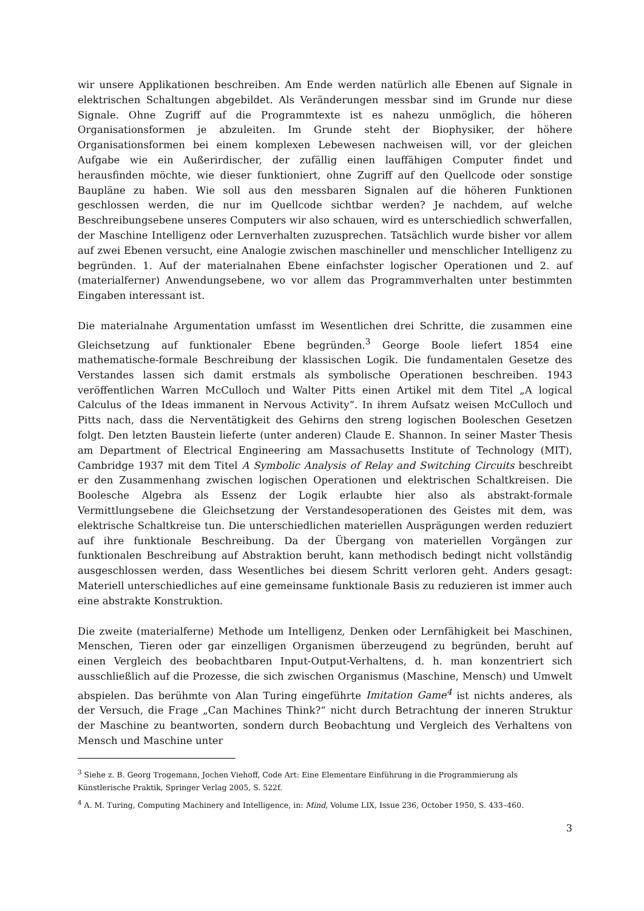wir unsere Applikationen beschreiben. Am Ende werden natürlich alle Ebenen auf Signale in elektrischen Schaltungen abgebildet. Als Veränderungen messbar sind im Grunde nur diese Signale. Ohne Zugriff auf die Programmtexte ist es nahezu unmöglich, die höheren Organisationsformen je abzuleiten. Im Grunde steht der Biophysiker, der höhere Organisationsformen bei einem komplexen Lebewesen nachweisen will, vor der gleichen Aufgabe wie ein Außerirdischer, der zufällig einen lauffähigen Computer findet und herausfinden möchte, wie dieser funktioniert, ohne Zugriff auf den Quellcode oder sonstige Baupläne zu haben. Wie soll aus den messbaren Signalen auf die höheren Funktionen geschlossen werden, die nur im Quellcode sichtbar werden? Je nachdem, auf welche Beschreibungsebene unseres Computers wir also schauen, wird es unterschiedlich schwerfallen, der Maschine Intelligenz oder Lernverhalten zuzusprechen. Tatsächlich wurde bisher vor allem auf zwei Ebenen versucht, eine Analogie zwischen maschineller und menschlicher Intelligenz zu begründen. 1. Auf der materialnahen Ebene einfachster logischer Operationen und 2. auf (materialferner) Anwendungsebene, wo vor allem das Programmverhalten unter bestimmten Eingaben interessant ist.
Die materialnahe Argumentation umfasst im Wesentlichen drei Schritte, die zusammen eine Gleichsetzung auf funktionaler Ebene begründen.<sup>3</sup> George Boole liefert 1854 eine mathematische-formale Beschreibung der klassischen Logik. Die fundamentalen Gesetze des Verstandes lassen sich damit erstmals als symbolische Operationen beschreiben. 1943 veröffentlichen Warren McCulloch und Walter Pitts einen Artikel mit dem Titel „A logical Calculus of the Ideas immanent in Nervous Activity“. In ihrem Aufsatz weisen McCulloch und Pitts nach, dass die Nerventätigkeit des Gehirns den streng logischen Booleschen Gesetzen folgt. Den letzten Baustein lieferte (unter anderen) Claude E. Shannon. In seiner Master Thesis am Department of Electrical Engineering am Massachusetts Institute of Technology (MIT), Cambridge 1937 mit dem Titel A Symbolic Analysis of Relay and Switching Circuits beschreibt er den Zusammenhang zwischen logischen Operationen und elektrischen Schaltkreisen. Die Boolesche Algebra als Essenz der Logik erlaubte hier also als abstrakt-formale Vermittlungsebene die Gleichsetzung der Verstandesoperationen des Geistes mit dem, was elektrische Schaltkreise tun. Die unterschiedlichen materiellen Ausprägungen werden reduziert auf ihre funktionale Beschreibung. Da der Übergang von materiellen Vorgängen zur funktionalen Beschreibung auf Abstraktion beruht, kann methodisch bedingt nicht vollständig ausgeschlossen werden, dass Wesentliches bei diesem Schritt verloren geht. Anders gesagt: Materiell unterschiedliches auf eine gemeinsame funktionale Basis zu reduzieren ist immer auch eine abstrakte Konstruktion.
Die zweite (materialferne) Methode um Intelligenz, Denken oder Lernfähigkeit bei Maschinen, Menschen, Tieren oder gar einzelligen Organismen überzeugend zu begründen, beruht auf einen Vergleich des beobachtbaren Input-Output-Verhaltens, d. h. man konzentriert sich ausschließlich auf die Prozesse, die sich zwischen Organismus (Maschine, Mensch) und Umwelt abspielen. Das berühmte von Alan Turing eingeführte Imitation Game<sup>4</sup> ist nichts anderes, als der Versuch, die Frage „Can Machines Think?“ nicht durch Betrachtung der inneren Struktur der Maschine zu beantworten, sondern durch Beobachtung und Vergleich des Verhaltens von Mensch und Maschine unter
<sup>3</sup> Siehe z. B. Georg Trogemann, Jochen Viehoff, Code Art: Eine Elementare Einführung in die Programmierung als Künstlerische Praktik, Springer Verlag 2005, S. 522f.
<sup>4</sup> A. M. Turing, Computing Machinery and Intelligence, in: Mind, Volume LIX, Issue 236, October 1950, S. 433–460.
3